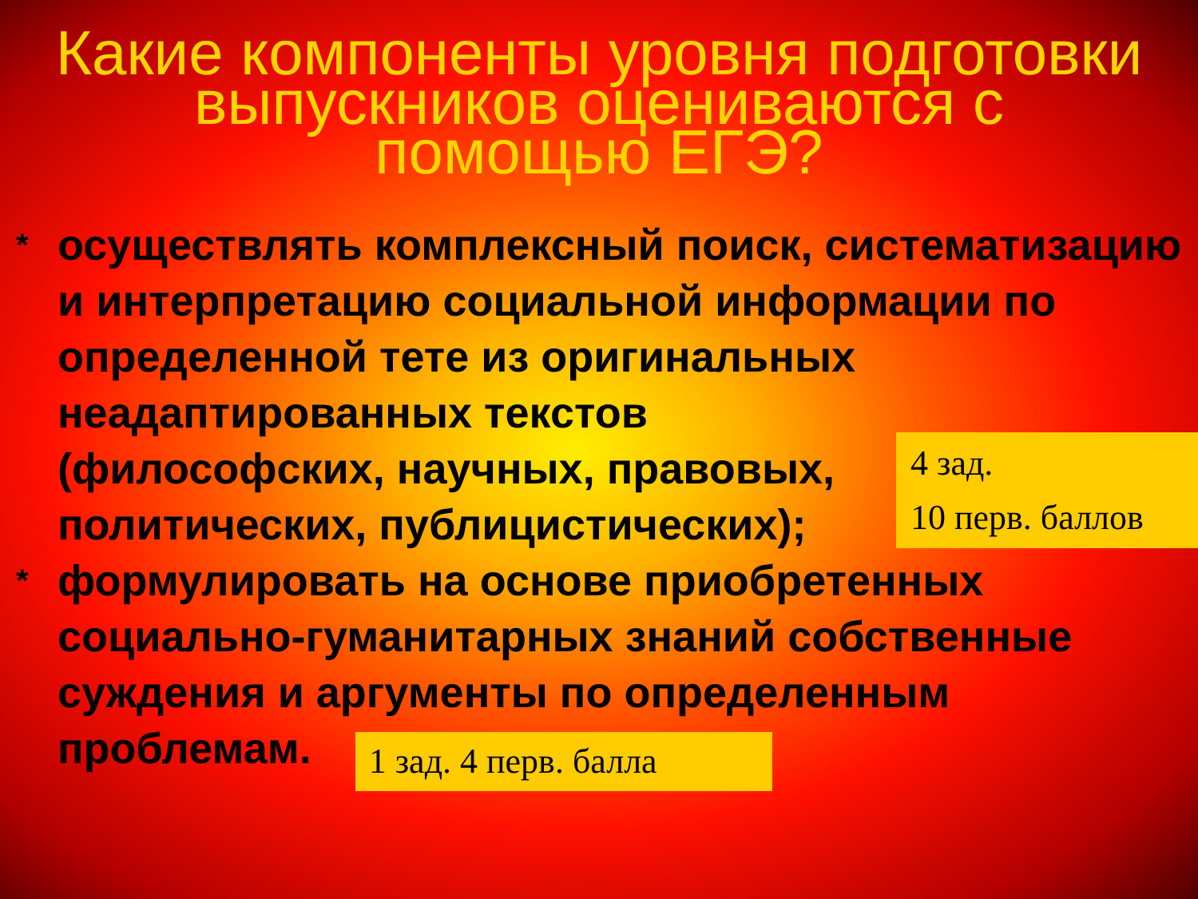Какие компоненты уровня подготовки
выпускников оцениваются с
помощью ЕГЭ?
*
осуществлять комплексный поиск, систематизацию и интерпретацию социальной информации по определенной тете из оригинальных неадаптированных текстов
(философских, научных, правовых,
политических, публицистических);
4 зад.
10 перв. баллов
*
формулировать на основе приобретенных социально-гуманитарных знаний собственные суждения и аргументы по определенным
проблемам.
1 зад. 4 перв. балла